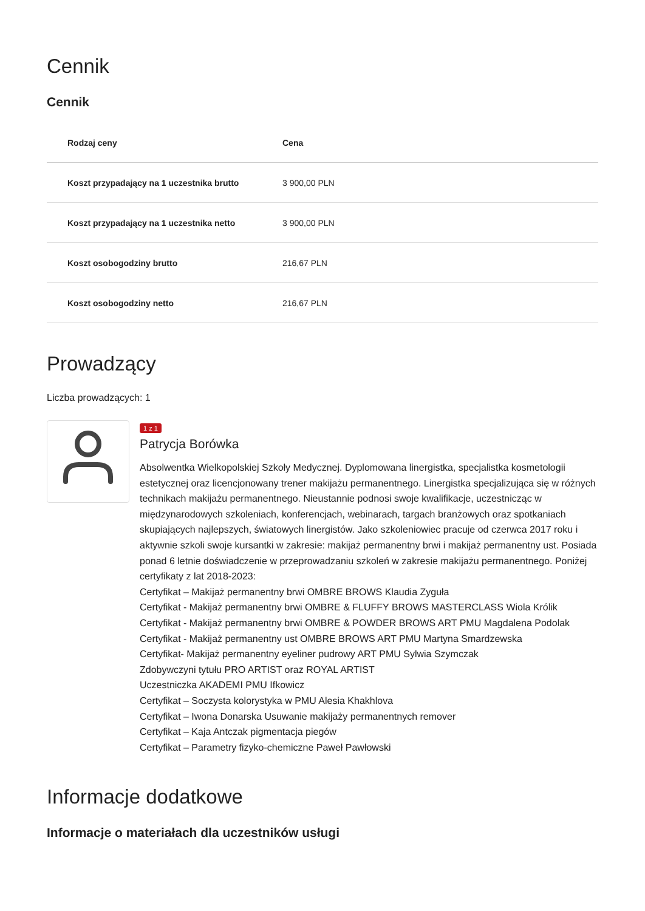Cennik
Cennik
| Rodzaj ceny | Cena |
| --- | --- |
| Koszt przypadający na 1 uczestnika brutto | 3 900,00 PLN |
| Koszt przypadający na 1 uczestnika netto | 3 900,00 PLN |
| Koszt osobogodziny brutto | 216,67 PLN |
| Koszt osobogodziny netto | 216,67 PLN |
Prowadzący
Liczba prowadzących: 1
1 z 1
Patrycja Borówka
Absolwentka Wielkopolskiej Szkoły Medycznej. Dyplomowana linergistka, specjalistka kosmetologii estetycznej oraz licencjonowany trener makijażu permanentnego. Linergistka specjalizująca się w różnych technikach makijażu permanentnego. Nieustannie podnosi swoje kwalifikacje, uczestnicząc w międzynarodowych szkoleniach, konferencjach, webinarach, targach branżowych oraz spotkaniach skupiających najlepszych, światowych linergistów. Jako szkoleniowiec pracuje od czerwca 2017 roku i aktywnie szkoli swoje kursantki w zakresie: makijaż permanentny brwi i makijaż permanentny ust. Posiada ponad 6 letnie doświadczenie w przeprowadzaniu szkoleń w zakresie makijażu permanentnego. Poniżej certyfikaty z lat 2018-2023:
Certyfikat – Makijaż permanentny brwi OMBRE BROWS Klaudia Zyguła
Certyfikat - Makijaż permanentny brwi OMBRE & FLUFFY BROWS MASTERCLASS Wiola Królik
Certyfikat - Makijaż permanentny brwi OMBRE & POWDER BROWS ART PMU Magdalena Podolak
Certyfikat - Makijaż permanentny ust OMBRE BROWS ART PMU Martyna Smardzewska
Certyfikat- Makijaż permanentny eyeliner pudrowy ART PMU Sylwia Szymczak
Zdobywczyni tytułu PRO ARTIST oraz ROYAL ARTIST
Uczestniczka AKADEMI PMU Ifkowicz
Certyfikat – Soczysta kolorystyka w PMU Alesia Khakhlova
Certyfikat – Iwona Donarska Usuwanie makijaży permanentnych remover
Certyfikat – Kaja Antczak pigmentacja piegów
Certyfikat – Parametry fizyko-chemiczne Paweł Pawłowski
Informacje dodatkowe
Informacje o materiałach dla uczestników usługi